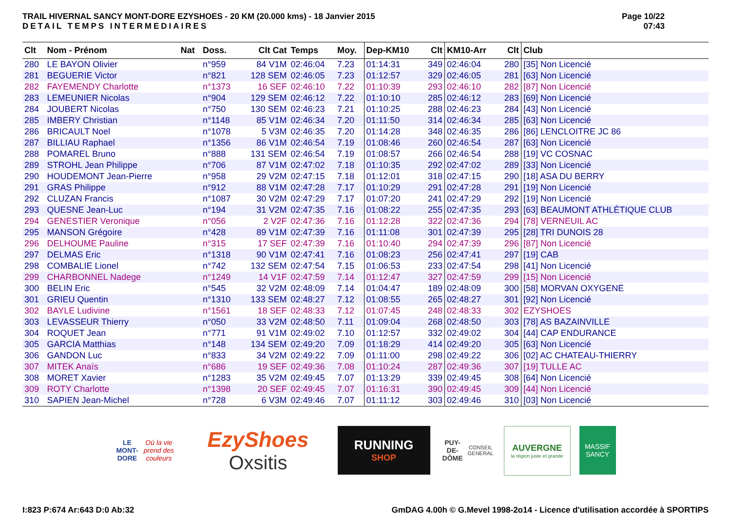TRAIL HIVERNAL SANCY MONT-DORE EZYSHOES - 20 KM (20.000 kms) - 18 Janvier 2015
DETAIL TEMPS INTERMEDIAIRES
Page 10/22
07:43
| Clt | Nom - Prénom | Nat | Doss. | Clt Cat | Temps | Moy. | Dep-KM10 | Clt | KM10-Arr | Clt | Club |
| --- | --- | --- | --- | --- | --- | --- | --- | --- | --- | --- | --- |
| 280 | LE BAYON Olivier | | n°959 | 84 V1M | 02:46:04 | 7.23 | 01:14:31 | 349 | 02:46:04 | 280 | [35] Non Licencié |
| 281 | BEGUERIE Victor | | n°821 | 128 SEM | 02:46:05 | 7.23 | 01:12:57 | 329 | 02:46:05 | 281 | [63] Non Licencié |
| 282 | FAYEMENDY Charlotte | | n°1373 | 16 SEF | 02:46:10 | 7.22 | 01:10:39 | 293 | 02:46:10 | 282 | [87] Non Licencié |
| 283 | LEMEUNIER Nicolas | | n°904 | 129 SEM | 02:46:12 | 7.22 | 01:10:10 | 285 | 02:46:12 | 283 | [69] Non Licencié |
| 284 | JOUBERT Nicolas | | n°750 | 130 SEM | 02:46:23 | 7.21 | 01:10:25 | 288 | 02:46:23 | 284 | [43] Non Licencié |
| 285 | IMBERY Christian | | n°1148 | 85 V1M | 02:46:34 | 7.20 | 01:11:50 | 314 | 02:46:34 | 285 | [63] Non Licencié |
| 286 | BRICAULT Noel | | n°1078 | 5 V3M | 02:46:35 | 7.20 | 01:14:28 | 348 | 02:46:35 | 286 | [86] LENCLOITRE JC 86 |
| 287 | BILLIAU Raphael | | n°1356 | 86 V1M | 02:46:54 | 7.19 | 01:08:46 | 260 | 02:46:54 | 287 | [63] Non Licencié |
| 288 | POMAREL Bruno | | n°888 | 131 SEM | 02:46:54 | 7.19 | 01:08:57 | 266 | 02:46:54 | 288 | [19] VC COSNAC |
| 289 | STROHL Jean Philippe | | n°706 | 87 V1M | 02:47:02 | 7.18 | 01:10:35 | 292 | 02:47:02 | 289 | [33] Non Licencié |
| 290 | HOUDEMONT Jean-Pierre | | n°958 | 29 V2M | 02:47:15 | 7.18 | 01:12:01 | 318 | 02:47:15 | 290 | [18] ASA DU BERRY |
| 291 | GRAS Philippe | | n°912 | 88 V1M | 02:47:28 | 7.17 | 01:10:29 | 291 | 02:47:28 | 291 | [19] Non Licencié |
| 292 | CLUZAN Francis | | n°1087 | 30 V2M | 02:47:29 | 7.17 | 01:07:20 | 241 | 02:47:29 | 292 | [19] Non Licencié |
| 293 | QUESNE Jean-Luc | | n°194 | 31 V2M | 02:47:35 | 7.16 | 01:08:22 | 255 | 02:47:35 | 293 | [63] BEAUMONT ATHLÉTIQUE CLUB |
| 294 | GENESTIER Veronique | | n°056 | 2 V2F | 02:47:36 | 7.16 | 01:12:28 | 322 | 02:47:36 | 294 | [78] VERNEUIL AC |
| 295 | MANSON Grégoire | | n°428 | 89 V1M | 02:47:39 | 7.16 | 01:11:08 | 301 | 02:47:39 | 295 | [28] TRI DUNOIS 28 |
| 296 | DELHOUME Pauline | | n°315 | 17 SEF | 02:47:39 | 7.16 | 01:10:40 | 294 | 02:47:39 | 296 | [87] Non Licencié |
| 297 | DELMAS Eric | | n°1318 | 90 V1M | 02:47:41 | 7.16 | 01:08:23 | 256 | 02:47:41 | 297 | [19] CAB |
| 298 | COMBALIE Lionel | | n°742 | 132 SEM | 02:47:54 | 7.15 | 01:06:53 | 233 | 02:47:54 | 298 | [41] Non Licencié |
| 299 | CHARBONNEL Nadege | | n°1249 | 14 V1F | 02:47:59 | 7.14 | 01:12:47 | 327 | 02:47:59 | 299 | [15] Non Licencié |
| 300 | BELIN Eric | | n°545 | 32 V2M | 02:48:09 | 7.14 | 01:04:47 | 189 | 02:48:09 | 300 | [58] MORVAN OXYGENE |
| 301 | GRIEU Quentin | | n°1310 | 133 SEM | 02:48:27 | 7.12 | 01:08:55 | 265 | 02:48:27 | 301 | [92] Non Licencié |
| 302 | BAYLE Ludivine | | n°1561 | 18 SEF | 02:48:33 | 7.12 | 01:07:45 | 248 | 02:48:33 | 302 | EZYSHOES |
| 303 | LEVASSEUR Thierry | | n°050 | 33 V2M | 02:48:50 | 7.11 | 01:09:04 | 268 | 02:48:50 | 303 | [78] AS BAZAINVILLE |
| 304 | ROQUET Jean | | n°771 | 91 V1M | 02:49:02 | 7.10 | 01:12:57 | 332 | 02:49:02 | 304 | [44] CAP ENDURANCE |
| 305 | GARCIA Matthias | | n°148 | 134 SEM | 02:49:20 | 7.09 | 01:18:29 | 414 | 02:49:20 | 305 | [63] Non Licencié |
| 306 | GANDON Luc | | n°833 | 34 V2M | 02:49:22 | 7.09 | 01:11:00 | 298 | 02:49:22 | 306 | [02] AC CHATEAU-THIERRY |
| 307 | MITEK Anaïs | | n°686 | 19 SEF | 02:49:36 | 7.08 | 01:10:24 | 287 | 02:49:36 | 307 | [19] TULLE AC |
| 308 | MORET Xavier | | n°1283 | 35 V2M | 02:49:45 | 7.07 | 01:13:29 | 339 | 02:49:45 | 308 | [64] Non Licencié |
| 309 | ROTY Charlotte | | n°1398 | 20 SEF | 02:49:45 | 7.07 | 01:16:31 | 390 | 02:49:45 | 309 | [44] Non Licencié |
| 310 | SAPIEN Jean-Michel | | n°728 | 6 V3M | 02:49:46 | 7.07 | 01:11:12 | 303 | 02:49:46 | 310 | [03] Non Licencié |
LE MONT-DORE
Où la vie prend des couleurs
EzyShoes
Oxsitis
RUNNING
SHOP
PUY-DE-DÔME
CONSEIL GENERAL
AUVERGNE
la région juste et grande
MASSIF
SANCY
I:823 P:674 Ar:643 D:0 Ab:32 GmDAG 4.00h © G.Mevel 1998-2o14 - Licence d'utilisation accordée à SPORTIPS